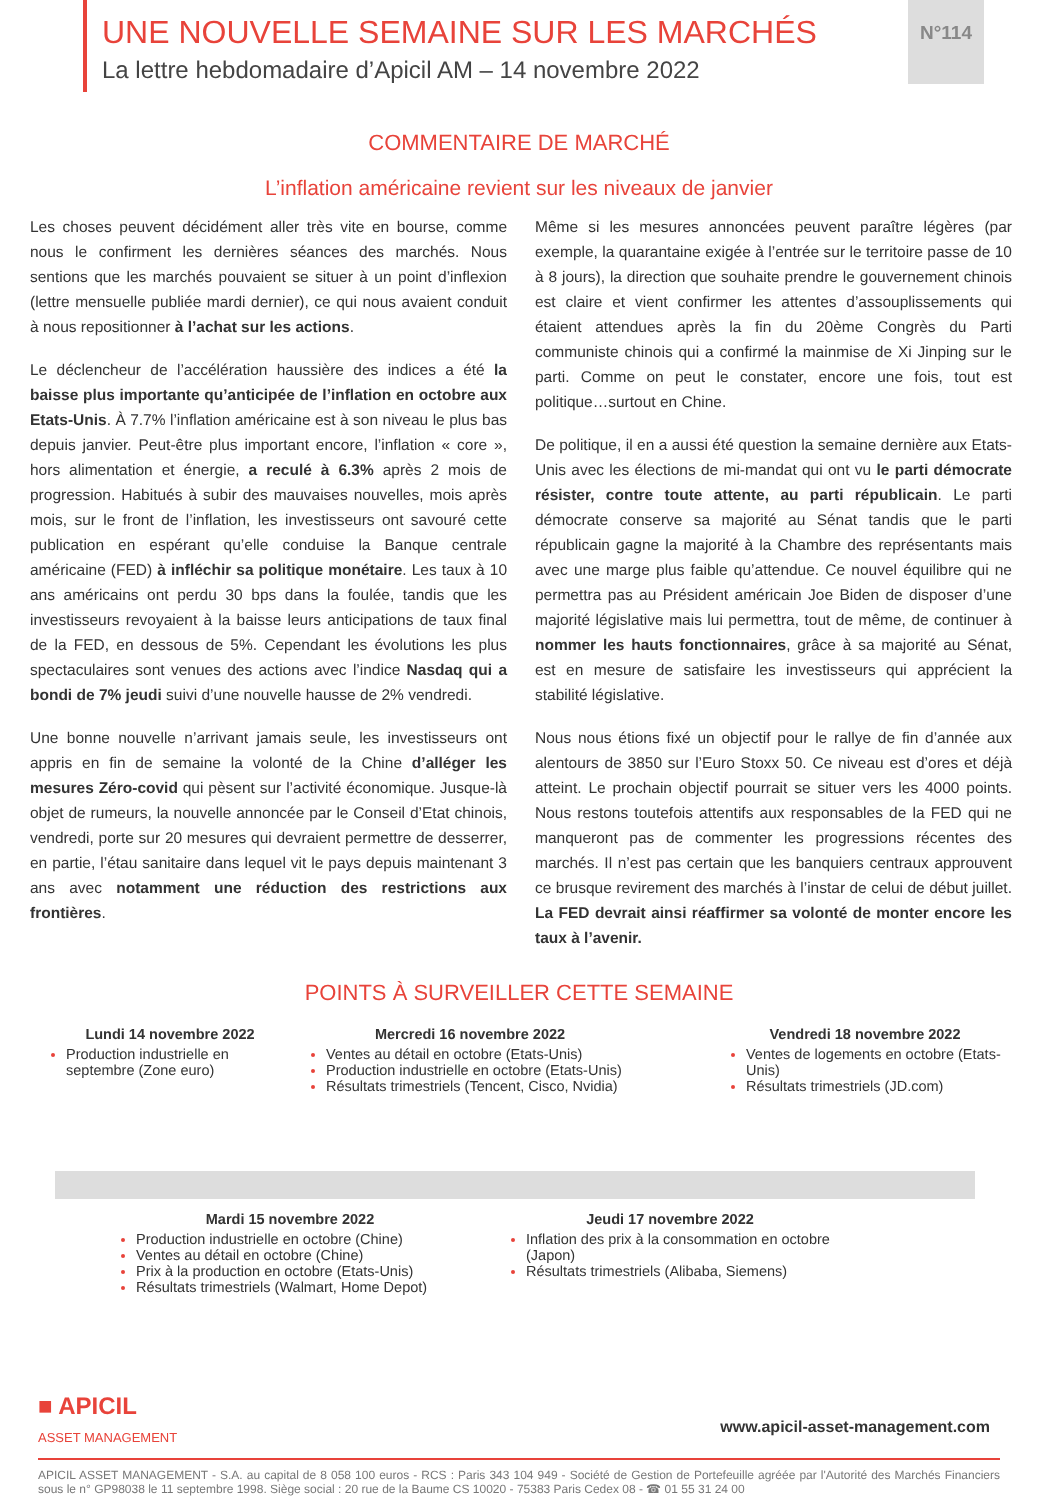UNE NOUVELLE SEMAINE SUR LES MARCHÉS
La lettre hebdomadaire d’Apicil AM – 14 novembre 2022
N°114
COMMENTAIRE DE MARCHÉ
L’inflation américaine revient sur les niveaux de janvier
Les choses peuvent décidément aller très vite en bourse, comme nous le confirment les dernières séances des marchés. Nous sentions que les marchés pouvaient se situer à un point d’inflexion (lettre mensuelle publiée mardi dernier), ce qui nous avaient conduit à nous repositionner à l’achat sur les actions.
Le déclencheur de l’accélération haussière des indices a été la baisse plus importante qu’anticipée de l’inflation en octobre aux Etats-Unis. À 7.7% l’inflation américaine est à son niveau le plus bas depuis janvier. Peut-être plus important encore, l’inflation « core », hors alimentation et énergie, a reculé à 6.3% après 2 mois de progression. Habitués à subir des mauvaises nouvelles, mois après mois, sur le front de l’inflation, les investisseurs ont savouré cette publication en espérant qu’elle conduise la Banque centrale américaine (FED) à infléchir sa politique monétaire. Les taux à 10 ans américains ont perdu 30 bps dans la foulée, tandis que les investisseurs revoyaient à la baisse leurs anticipations de taux final de la FED, en dessous de 5%. Cependant les évolutions les plus spectaculaires sont venues des actions avec l’indice Nasdaq qui a bondi de 7% jeudi suivi d’une nouvelle hausse de 2% vendredi.
Une bonne nouvelle n’arrivant jamais seule, les investisseurs ont appris en fin de semaine la volonté de la Chine d’alléger les mesures Zéro-covid qui pèsent sur l’activité économique. Jusque-là objet de rumeurs, la nouvelle annoncée par le Conseil d’Etat chinois, vendredi, porte sur 20 mesures qui devraient permettre de desserrer, en partie, l’étau sanitaire dans lequel vit le pays depuis maintenant 3 ans avec notamment une réduction des restrictions aux frontières.
Même si les mesures annoncées peuvent paraître légères (par exemple, la quarantaine exigée à l’entrée sur le territoire passe de 10 à 8 jours), la direction que souhaite prendre le gouvernement chinois est claire et vient confirmer les attentes d’assouplissements qui étaient attendues après la fin du 20ème Congrès du Parti communiste chinois qui a confirmé la mainmise de Xi Jinping sur le parti. Comme on peut le constater, encore une fois, tout est politique…surtout en Chine.
De politique, il en a aussi été question la semaine dernière aux Etats-Unis avec les élections de mi-mandat qui ont vu le parti démocrate résister, contre toute attente, au parti républicain. Le parti démocrate conserve sa majorité au Sénat tandis que le parti républicain gagne la majorité à la Chambre des représentants mais avec une marge plus faible qu’attendue. Ce nouvel équilibre qui ne permettra pas au Président américain Joe Biden de disposer d’une majorité législative mais lui permettra, tout de même, de continuer à nommer les hauts fonctionnaires, grâce à sa majorité au Sénat, est en mesure de satisfaire les investisseurs qui apprécient la stabilité législative.
Nous nous étions fixé un objectif pour le rallye de fin d’année aux alentours de 3850 sur l’Euro Stoxx 50. Ce niveau est d’ores et déjà atteint. Le prochain objectif pourrait se situer vers les 4000 points. Nous restons toutefois attentifs aux responsables de la FED qui ne manqueront pas de commenter les progressions récentes des marchés. Il n’est pas certain que les banquiers centraux approuvent ce brusque revirement des marchés à l’instar de celui de début juillet. La FED devrait ainsi réaffirmer sa volonté de monter encore les taux à l’avenir.
POINTS À SURVEILLER CETTE SEMAINE
Lundi 14 novembre 2022
Production industrielle en septembre (Zone euro)
Mercredi 16 novembre 2022
Ventes au détail en octobre (Etats-Unis)
Production industrielle en octobre (Etats-Unis)
Résultats trimestriels (Tencent, Cisco, Nvidia)
Vendredi 18 novembre 2022
Ventes de logements en octobre (Etats-Unis)
Résultats trimestriels (JD.com)
Mardi 15 novembre 2022
Production industrielle en octobre (Chine)
Ventes au détail en octobre (Chine)
Prix à la production en octobre (Etats-Unis)
Résultats trimestriels (Walmart, Home Depot)
Jeudi 17 novembre 2022
Inflation des prix à la consommation en octobre (Japon)
Résultats trimestriels (Alibaba, Siemens)
■ APICIL
ASSET MANAGEMENT
www.apicil-asset-management.com
APICIL ASSET MANAGEMENT - S.A. au capital de 8 058 100 euros - RCS : Paris 343 104 949 - Société de Gestion de Portefeuille agréée par l'Autorité des Marchés Financiers sous le n° GP98038 le 11 septembre 1998. Siège social : 20 rue de la Baume CS 10020 - 75383 Paris Cedex 08 - ☎ 01 55 31 24 00